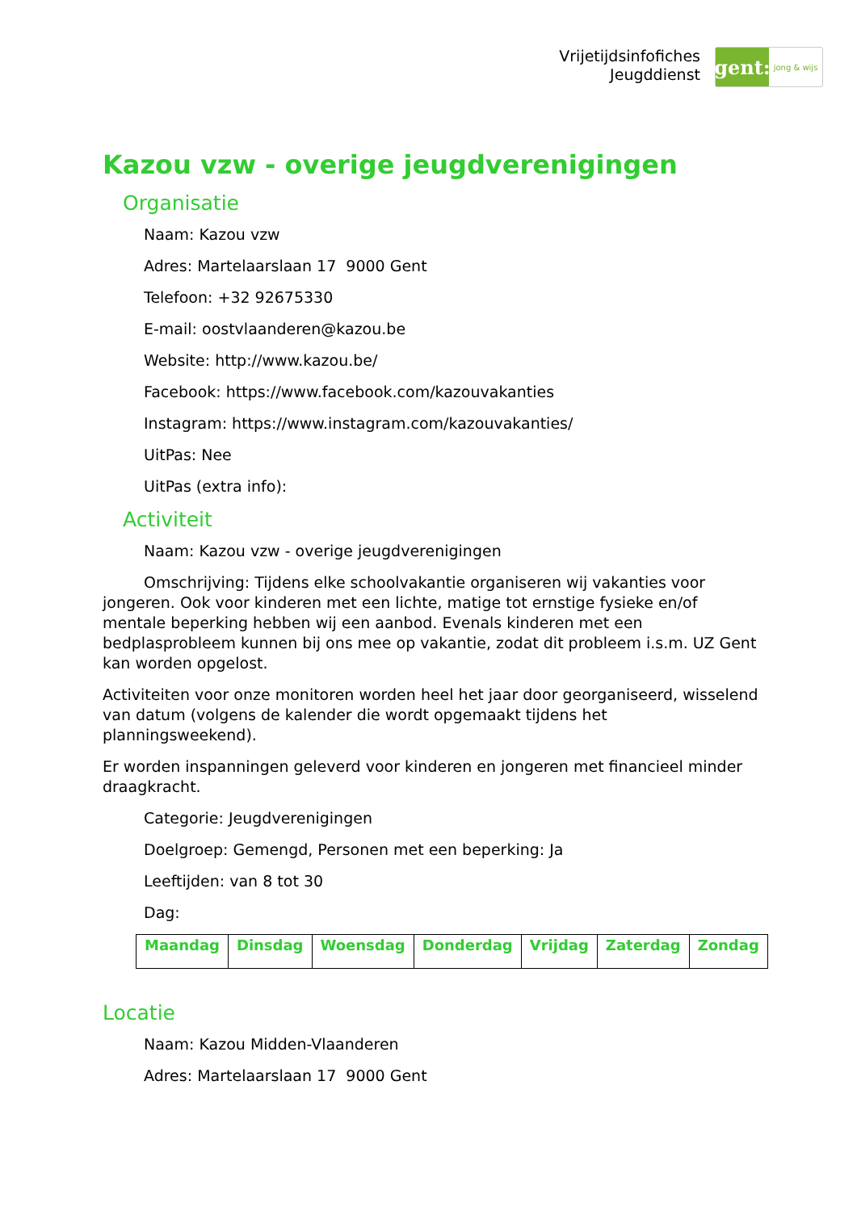Vrijetijdsinfofiches
Jeugddienst
gent:
jong & wijs
Kazou vzw - overige jeugdverenigingen
Organisatie
Naam: Kazou vzw
Adres: Martelaarslaan 17 9000 Gent
Telefoon: +32 92675330
E-mail: oostvlaanderen@kazou.be
Website: http://www.kazou.be/
Facebook: https://www.facebook.com/kazouvakanties
Instagram: https://www.instagram.com/kazouvakanties/
UitPas: Nee
UitPas (extra info):
Activiteit
Naam: Kazou vzw - overige jeugdverenigingen
Omschrijving: Tijdens elke schoolvakantie organiseren wij vakanties voor jongeren. Ook voor kinderen met een lichte, matige tot ernstige fysieke en/of mentale beperking hebben wij een aanbod. Evenals kinderen met een bedplasprobleem kunnen bij ons mee op vakantie, zodat dit probleem i.s.m. UZ Gent kan worden opgelost.
Activiteiten voor onze monitoren worden heel het jaar door georganiseerd, wisselend van datum (volgens de kalender die wordt opgemaakt tijdens het planningsweekend).
Er worden inspanningen geleverd voor kinderen en jongeren met financieel minder draagkracht.
Categorie: Jeugdverenigingen
Doelgroep: Gemengd, Personen met een beperking: Ja
Leeftijden: van 8 tot 30
Dag:
| Maandag | Dinsdag | Woensdag | Donderdag | Vrijdag | Zaterdag | Zondag |
| --- | --- | --- | --- | --- | --- | --- |
Locatie
Naam: Kazou Midden-Vlaanderen
Adres: Martelaarslaan 17 9000 Gent